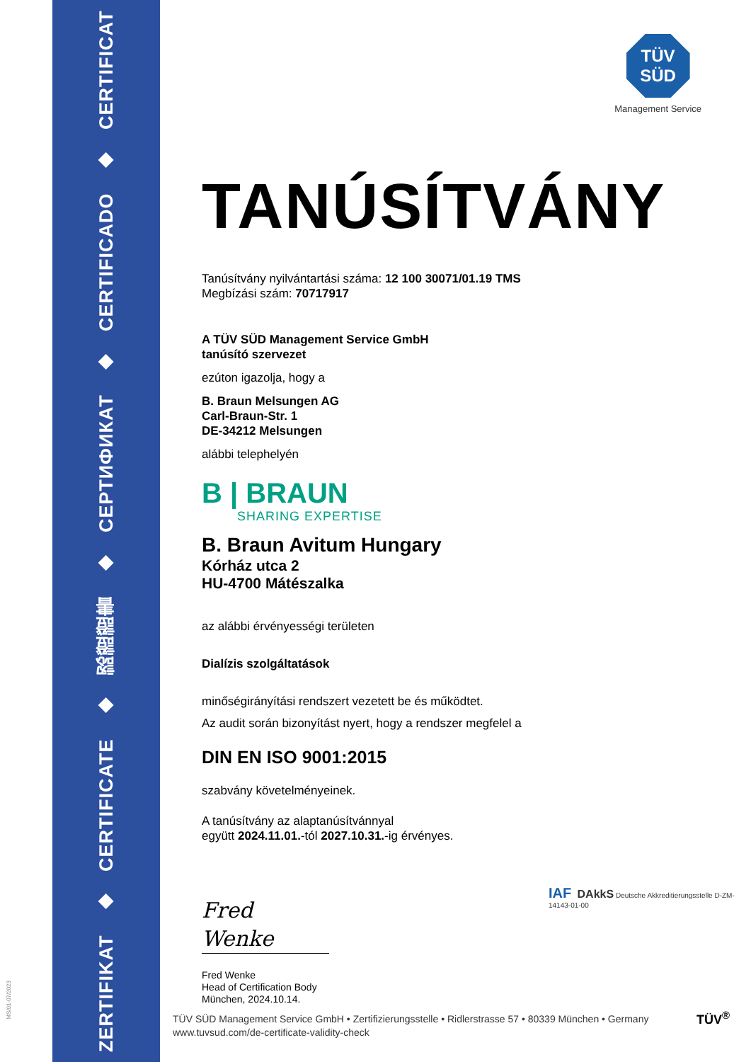ZERTIFIKAT ◆ CERTIFICATE ◆ 認證證書 ◆ СЕРТИФИКАТ ◆ CERTIFICADO ◆ CERTIFICAT
MS/01-07/2023
TÜV
SÜD
Management Service
TANÚSÍTVÁNY
Tanúsítvány nyilvántartási száma: 12 100 30071/01.19 TMS
Megbízási szám: 70717917
A TÜV SÜD Management Service GmbH
tanúsító szervezet
ezúton igazolja, hogy a
B. Braun Melsungen AG
Carl-Braun-Str. 1
DE-34212 Melsungen
alábbi telephelyén
B | BRAUN
SHARING EXPERTISE
B. Braun Avitum Hungary
Kórház utca 2
HU-4700 Mátészalka
az alábbi érvényességi területen
Dialízis szolgáltatások
minőségirányítási rendszert vezetett be és működtet.
Az audit során bizonyítást nyert, hogy a rendszer megfelel a
DIN EN ISO 9001:2015
szabvány követelményeinek.
A tanúsítvány az alaptanúsítvánnyal
együtt 2024.11.01.-tól 2027.10.31.-ig érvényes.
Fred Wenke
Fred Wenke
Head of Certification Body
München, 2024.10.14.
IAF DAkkS Deutsche Akkreditierungsstelle D-ZM-14143-01-00
TÜV SÜD Management Service GmbH • Zertifizierungsstelle • Ridlerstrasse 57 • 80339 München • Germany
www.tuvsud.com/de-certificate-validity-check
TÜV<sup>®</sup>